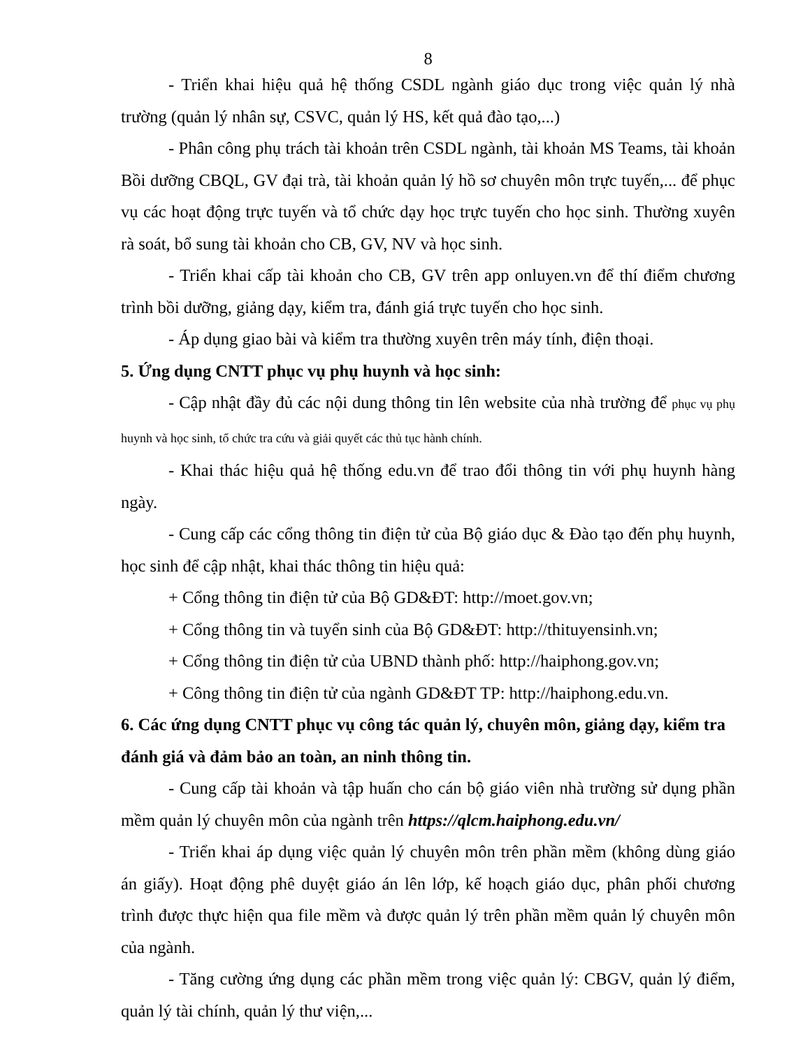8
- Triển khai hiệu quả hệ thống CSDL ngành giáo dục trong việc quản lý nhà trường (quản lý nhân sự, CSVC, quản lý HS, kết quả đào tạo,...)
- Phân công phụ trách tài khoản trên CSDL ngành, tài khoản MS Teams, tài khoản Bồi dưỡng CBQL, GV đại trà, tài khoản quản lý hồ sơ chuyên môn trực tuyến,... để phục vụ các hoạt động trực tuyến và tổ chức dạy học trực tuyến cho học sinh. Thường xuyên rà soát, bổ sung tài khoản cho CB, GV, NV và học sinh.
- Triển khai cấp tài khoản cho CB, GV trên app onluyen.vn để thí điểm chương trình bồi dưỡng, giảng dạy, kiểm tra, đánh giá trực tuyến cho học sinh.
- Áp dụng giao bài và kiểm tra thường xuyên trên máy tính, điện thoại.
5. Ứng dụng CNTT phục vụ phụ huynh và học sinh:
- Cập nhật đầy đủ các nội dung thông tin lên website của nhà trường để phục vụ phụ huynh và học sinh, tổ chức tra cứu và giải quyết các thủ tục hành chính.
- Khai thác hiệu quả hệ thống edu.vn để trao đổi thông tin với phụ huynh hàng ngày.
- Cung cấp các cổng thông tin điện tử của Bộ giáo dục & Đào tạo đến phụ huynh, học sinh để cập nhật, khai thác thông tin hiệu quả:
+ Cổng thông tin điện tử của Bộ GD&ĐT: http://moet.gov.vn;
+ Cổng thông tin và tuyển sinh của Bộ GD&ĐT: http://thituyensinh.vn;
+ Cổng thông tin điện tử của UBND thành phố: http://haiphong.gov.vn;
+ Công thông tin điện tử của ngành GD&ĐT TP: http://haiphong.edu.vn.
6. Các ứng dụng CNTT phục vụ công tác quản lý, chuyên môn, giảng dạy, kiểm tra đánh giá và đảm bảo an toàn, an ninh thông tin.
- Cung cấp tài khoản và tập huấn cho cán bộ giáo viên nhà trường sử dụng phần mềm quản lý chuyên môn của ngành trên https://qlcm.haiphong.edu.vn/
- Triển khai áp dụng việc quản lý chuyên môn trên phần mềm (không dùng giáo án giấy). Hoạt động phê duyệt giáo án lên lớp, kế hoạch giáo dục, phân phối chương trình được thực hiện qua file mềm và được quản lý trên phần mềm quản lý chuyên môn của ngành.
- Tăng cường ứng dụng các phần mềm trong việc quản lý: CBGV, quản lý điểm, quản lý tài chính, quản lý thư viện,...